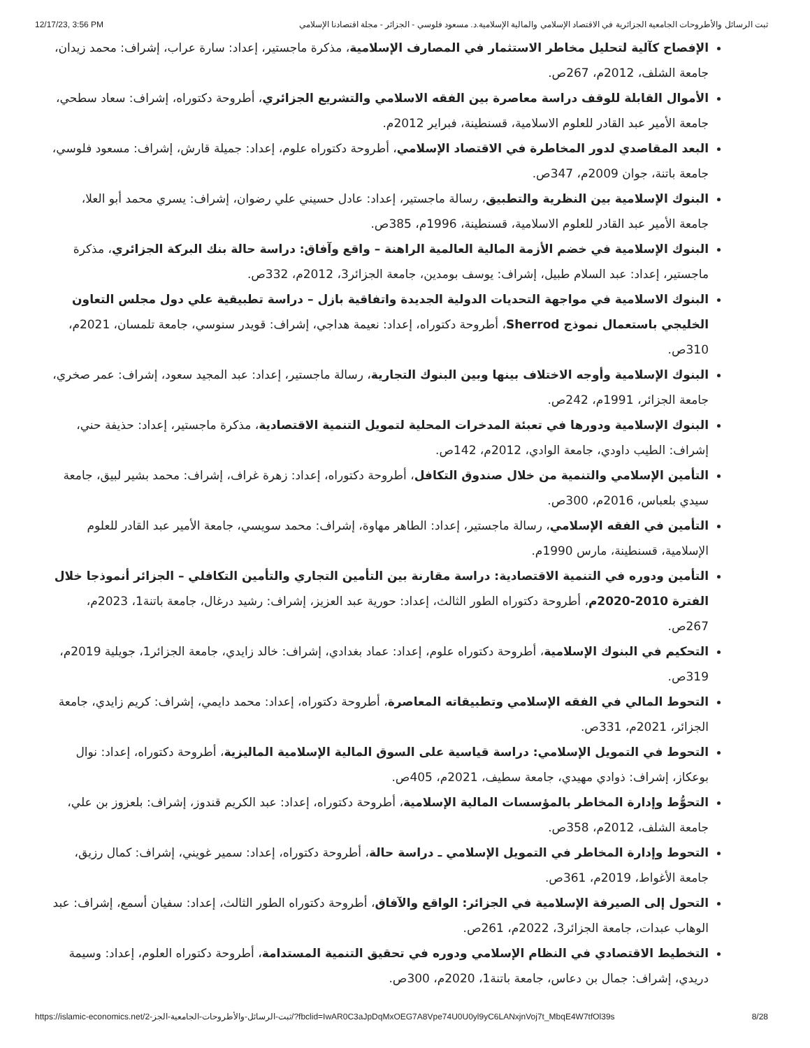12/17/23, 3:56 PM ثبت الرسائل والأطروحات الجامعية الجزائرية في الاقتصاد الإسلامي والمالية الإسلامية.د. مسعود فلوسي - الجزائر - مجلة اقتصادنا الإسلامي
الإفصاح كآلية لتحليل مخاطر الاستثمار في المصارف الإسلامية، مذكرة ماجستير، إعداد: سارة عراب، إشراف: محمد زيدان، جامعة الشلف، 2012م، 267ص.
الأموال القابلة للوقف دراسة معاصرة بين الفقه الاسلامي والتشريع الجزائري، أطروحة دكتوراه، إشراف: سعاد سطحي، جامعة الأمير عبد القادر للعلوم الاسلامية، قسنطينة، فبراير 2012م.
البعد المقاصدي لدور المخاطرة في الاقتصاد الإسلامي، أطروحة دكتوراه علوم، إعداد: جميلة قارش، إشراف: مسعود فلوسي، جامعة باتنة، جوان 2009م، 347ص.
البنوك الإسلامية بين النظرية والتطبيق، رسالة ماجستير، إعداد: عادل حسيني علي رضوان، إشراف: يسري محمد أبو العلا، جامعة الأمير عبد القادر للعلوم الاسلامية، قسنطينة، 1996م، 385ص.
البنوك الإسلامية في خضم الأزمة المالية العالمية الراهنة – واقع وآفاق: دراسة حالة بنك البركة الجزائري، مذكرة ماجستير، إعداد: عبد السلام طبيل، إشراف: يوسف بومدين، جامعة الجزائر3، 2012م، 332ص.
البنوك الاسلامية في مواجهة التحديات الدولية الجديدة واتفاقية بازل – دراسة تطبيقية علي دول مجلس التعاون الخليجي باستعمال نموذج Sherrod، أطروحة دكتوراه، إعداد: نعيمة هداجي، إشراف: قويدر سنوسي، جامعة تلمسان، 2021م، 310ص.
البنوك الإسلامية وأوجه الاختلاف بينها وبين البنوك التجارية، رسالة ماجستير، إعداد: عبد المجيد سعود، إشراف: عمر صخري، جامعة الجزائر، 1991م، 242ص.
البنوك الإسلامية ودورها في تعبئة المدخرات المحلية لتمويل التنمية الاقتصادية، مذكرة ماجستير، إعداد: حذيفة حني، إشراف: الطيب داودي، جامعة الوادي، 2012م، 142ص.
التأمين الإسلامي والتنمية من خلال صندوق التكافل، أطروحة دكتوراه، إعداد: زهرة غراف، إشراف: محمد بشير لبيق، جامعة سيدي بلعباس، 2016م، 300ص.
التأمين في الفقه الإسلامي، رسالة ماجستير، إعداد: الطاهر مهاوة، إشراف: محمد سويسي، جامعة الأمير عبد القادر للعلوم الإسلامية، قسنطينة، مارس 1990م.
التأمين ودوره في التنمية الاقتصادية: دراسة مقارنة بين التأمين التجاري والتأمين التكافلي – الجزائر أنموذجا خلال الفترة 2010-2020م، أطروحة دكتوراه الطور الثالث، إعداد: حورية عبد العزيز، إشراف: رشيد درغال، جامعة باتنة1، 2023م، 267ص.
التحكيم في البنوك الإسلامية، أطروحة دكتوراه علوم، إعداد: عماد بغدادي، إشراف: خالد زايدي، جامعة الجزائر1، جويلية 2019م، 319ص.
التحوط المالي في الفقه الإسلامي وتطبيقاته المعاصرة، أطروحة دكتوراه، إعداد: محمد دايمي، إشراف: كريم زايدي، جامعة الجزائر، 2021م، 331ص.
التحوط في التمويل الإسلامي: دراسة قياسية على السوق المالية الإسلامية الماليزية، أطروحة دكتوراه، إعداد: نوال بوعكاز، إشراف: ذوادي مهيدي، جامعة سطيف، 2021م، 405ص.
التحوُّط وإدارة المخاطر بالمؤسسات المالية الإسلامية، أطروحة دكتوراه، إعداد: عبد الكريم قندوز، إشراف: بلعزوز بن علي، جامعة الشلف، 2012م، 358ص.
التحوط وإدارة المخاطر في التمويل الإسلامي ـ دراسة حالة، أطروحة دكتوراه، إعداد: سمير غويني، إشراف: كمال رزيق، جامعة الأغواط، 2019م، 361ص.
التحول إلى الصيرفة الإسلامية في الجزائر: الواقع والآفاق، أطروحة دكتوراه الطور الثالث، إعداد: سفيان أسمع، إشراف: عبد الوهاب عبدات، جامعة الجزائر3، 2022م، 261ص.
التخطيط الاقتصادي في النظام الإسلامي ودوره في تحقيق التنمية المستدامة، أطروحة دكتوراه العلوم، إعداد: وسيمة دريدي، إشراف: جمال بن دعاس، جامعة باتنة1، 2020م، 300ص.
https://islamic-economics.net/2-ثبت-الرسائل-والأطروحات-الجامعية-الجز/?fbclid=IwAR0C3aJpDqMxOEG7A8Vpe74U0U0yl9yC6LANxjnVoj7t_MbqE4W7tfOl39s 8/28